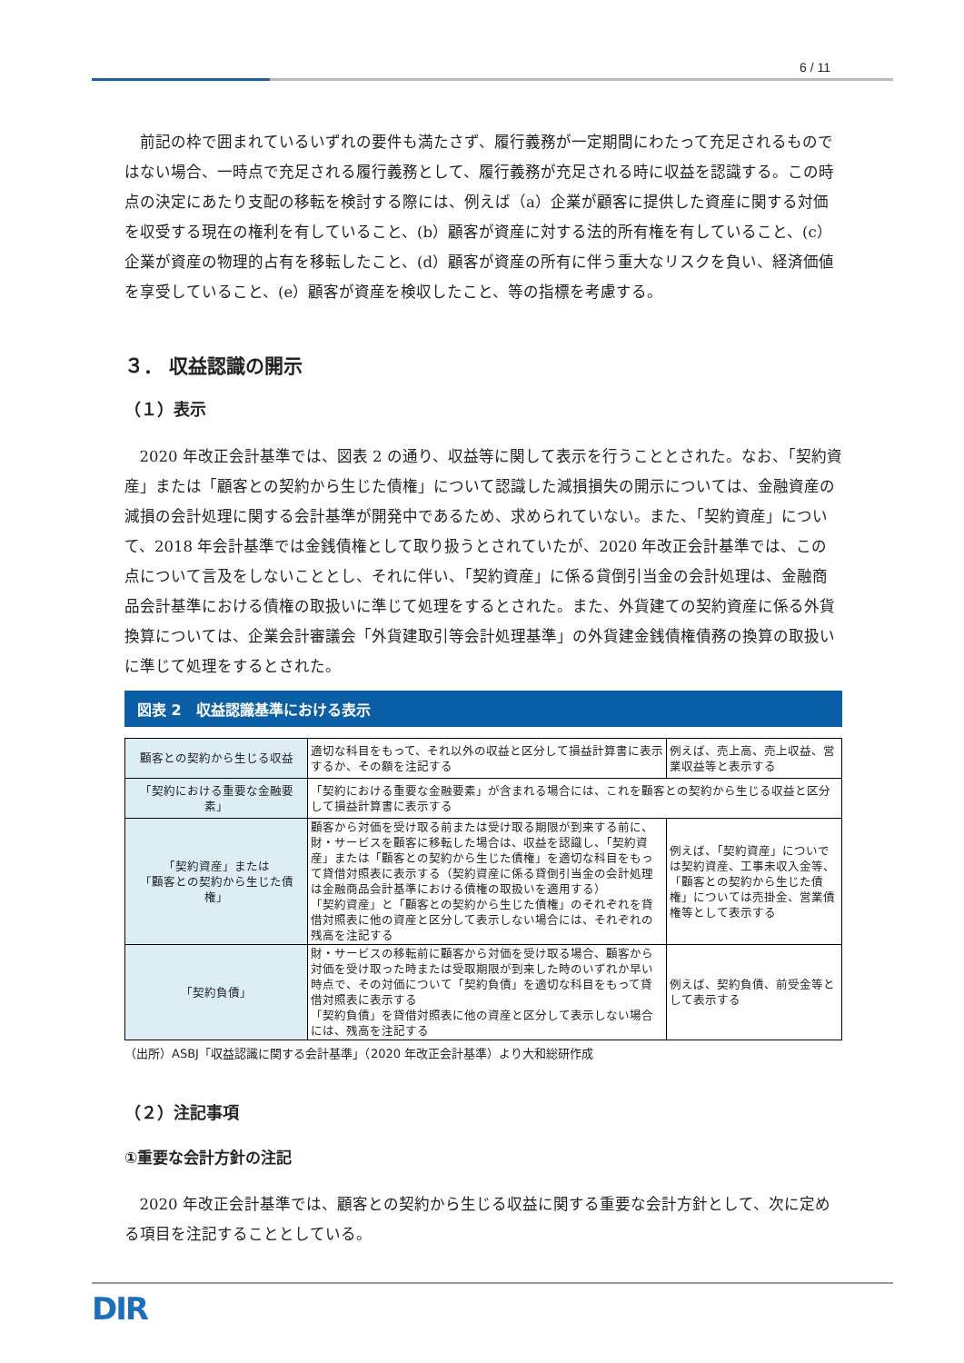6 / 11
前記の枠で囲まれているいずれの要件も満たさず、履行義務が一定期間にわたって充足されるものではない場合、一時点で充足される履行義務として、履行義務が充足される時に収益を認識する。この時点の決定にあたり支配の移転を検討する際には、例えば（a）企業が顧客に提供した資産に関する対価を収受する現在の権利を有していること、(b）顧客が資産に対する法的所有権を有していること、(c）企業が資産の物理的占有を移転したこと、(d）顧客が資産の所有に伴う重大なリスクを負い、経済価値を享受していること、(e）顧客が資産を検収したこと、等の指標を考慮する。
３． 収益認識の開示
（１）表示
2020 年改正会計基準では、図表 2 の通り、収益等に関して表示を行うこととされた。なお、「契約資産」または「顧客との契約から生じた債権」について認識した減損損失の開示については、金融資産の減損の会計処理に関する会計基準が開発中であるため、求められていない。また、「契約資産」について、2018 年会計基準では金銭債権として取り扱うとされていたが、2020 年改正会計基準では、この点について言及をしないこととし、それに伴い、「契約資産」に係る貸倒引当金の会計処理は、金融商品会計基準における債権の取扱いに準じて処理をするとされた。また、外貨建ての契約資産に係る外貨換算については、企業会計審議会「外貨建取引等会計処理基準」の外貨建金銭債権債務の換算の取扱いに準じて処理をするとされた。
図表 2　収益認識基準における表示
| 顧客との契約から生じる収益 | 適切な科目をもって、それ以外の収益と区分して損益計算書に表示するか、その額を注記する | 例えば、売上高、売上収益、営業収益等と表示する |
| 「契約における重要な金融要素」 | 「契約における重要な金融要素」が含まれる場合には、これを顧客との契約から生じる収益と区分して損益計算書に表示する | |
| 「契約資産」または 「顧客との契約から生じた債権」 | 顧客から対価を受け取る前または受け取る期限が到来する前に、財・サービスを顧客に移転した場合は、収益を認識し、「契約資産」または「顧客との契約から生じた債権」を適切な科目をもって貸借対照表に表示する（契約資産に係る貸倒引当金の会計処理は金融商品会計基準における債権の取扱いを適用する） 「契約資産」と「顧客との契約から生じた債権」のそれぞれを貸借対照表に他の資産と区分して表示しない場合には、それぞれの残高を注記する | 例えば、「契約資産」についでは契約資産、工事未収入金等、「顧客との契約から生じた債権」については売掛金、営業債権等として表示する |
| 「契約負債」 | 財・サービスの移転前に顧客から対価を受け取る場合、顧客から対価を受け取った時または受取期限が到来した時のいずれか早い時点で、その対価について「契約負債」を適切な科目をもって貸借対照表に表示する 「契約負債」を貸借対照表に他の資産と区分して表示しない場合には、残高を注記する | 例えば、契約負債、前受金等として表示する |
（出所）ASBJ「収益認識に関する会計基準」（2020 年改正会計基準）より大和総研作成
（２）注記事項
①重要な会計方針の注記
2020 年改正会計基準では、顧客との契約から生じる収益に関する重要な会計方針として、次に定める項目を注記することとしている。
DIR